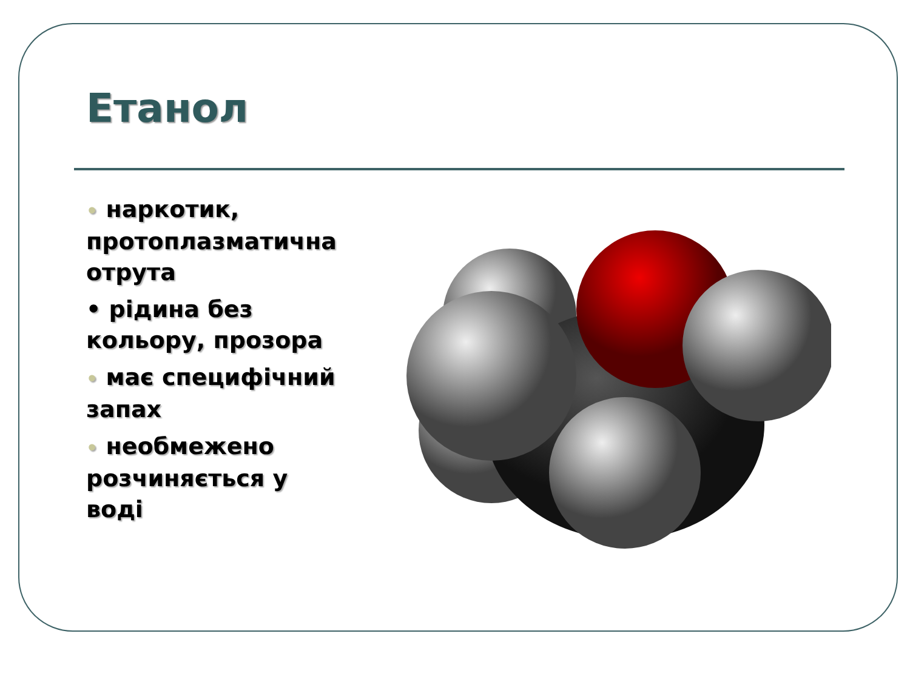Етанол
• наркотик, протоплазматична отрута
• рідина без кольору, прозора
• має специфічний запах
• необмежено розчиняється у воді